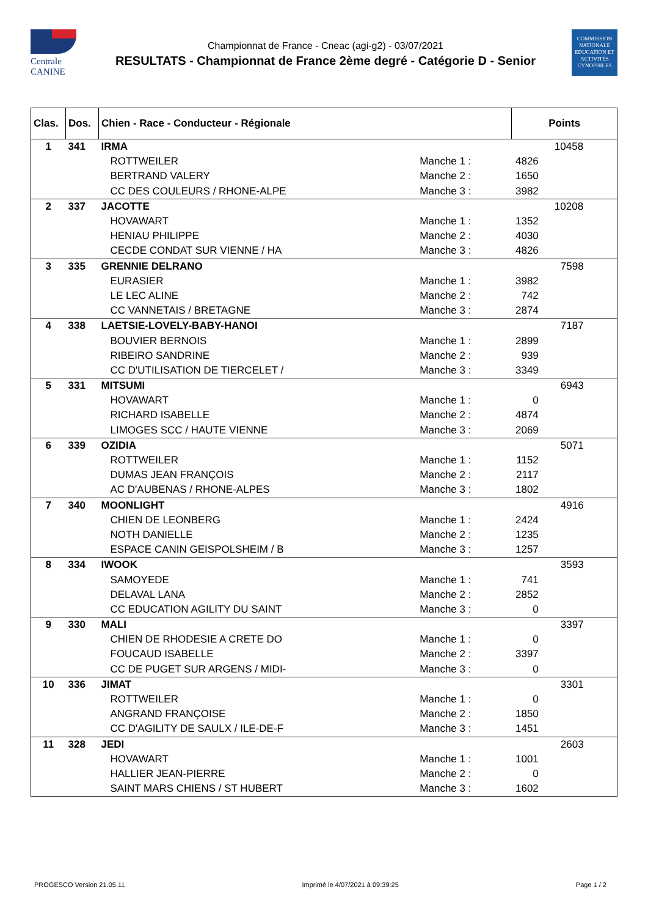Centrale
CANINE
Championnat de France - Cneac (agi-g2) - 03/07/2021
RESULTATS - Championnat de France 2ème degré - Catégorie D - Senior
COMMISSION NATIONALE EDUCATION ET ACTIVITÉS CYNOPHILES
| Clas. | Dos. | Chien - Race - Conducteur - Régionale | | Points | |
| --- | --- | --- | --- | --- | --- |
| 1 | 341 | IRMA | | 10458 | |
| | | ROTTWEILER | Manche 1 : | 4826 | |
| | | BERTRAND VALERY | Manche 2 : | 1650 | |
| | | CC DES COULEURS / RHONE-ALPE | Manche 3 : | 3982 | |
| 2 | 337 | JACOTTE | | 10208 | |
| | | HOVAWART | Manche 1 : | 1352 | |
| | | HENIAU PHILIPPE | Manche 2 : | 4030 | |
| | | CECDE CONDAT SUR VIENNE / HA | Manche 3 : | 4826 | |
| 3 | 335 | GRENNIE DELRANO | | 7598 | |
| | | EURASIER | Manche 1 : | 3982 | |
| | | LE LEC ALINE | Manche 2 : | 742 | |
| | | CC VANNETAIS / BRETAGNE | Manche 3 : | 2874 | |
| 4 | 338 | LAETSIE-LOVELY-BABY-HANOI | | 7187 | |
| | | BOUVIER BERNOIS | Manche 1 : | 2899 | |
| | | RIBEIRO SANDRINE | Manche 2 : | 939 | |
| | | CC D'UTILISATION DE TIERCELET / | Manche 3 : | 3349 | |
| 5 | 331 | MITSUMI | | 6943 | |
| | | HOVAWART | Manche 1 : | 0 | |
| | | RICHARD ISABELLE | Manche 2 : | 4874 | |
| | | LIMOGES SCC / HAUTE VIENNE | Manche 3 : | 2069 | |
| 6 | 339 | OZIDIA | | 5071 | |
| | | ROTTWEILER | Manche 1 : | 1152 | |
| | | DUMAS JEAN FRANÇOIS | Manche 2 : | 2117 | |
| | | AC D'AUBENAS / RHONE-ALPES | Manche 3 : | 1802 | |
| 7 | 340 | MOONLIGHT | | 4916 | |
| | | CHIEN DE LEONBERG | Manche 1 : | 2424 | |
| | | NOTH DANIELLE | Manche 2 : | 1235 | |
| | | ESPACE CANIN GEISPOLSHEIM / B | Manche 3 : | 1257 | |
| 8 | 334 | IWOOK | | 3593 | |
| | | SAMOYEDE | Manche 1 : | 741 | |
| | | DELAVAL LANA | Manche 2 : | 2852 | |
| | | CC EDUCATION AGILITY DU SAINT | Manche 3 : | 0 | |
| 9 | 330 | MALI | | 3397 | |
| | | CHIEN DE RHODESIE A CRETE DO | Manche 1 : | 0 | |
| | | FOUCAUD ISABELLE | Manche 2 : | 3397 | |
| | | CC DE PUGET SUR ARGENS / MIDI- | Manche 3 : | 0 | |
| 10 | 336 | JIMAT | | 3301 | |
| | | ROTTWEILER | Manche 1 : | 0 | |
| | | ANGRAND FRANÇOISE | Manche 2 : | 1850 | |
| | | CC D'AGILITY DE SAULX / ILE-DE-F | Manche 3 : | 1451 | |
| 11 | 328 | JEDI | | 2603 | |
| | | HOVAWART | Manche 1 : | 1001 | |
| | | HALLIER JEAN-PIERRE | Manche 2 : | 0 | |
| | | SAINT MARS CHIENS / ST HUBERT | Manche 3 : | 1602 | |
PROGESCO Version 21.05.11 Imprimé le 4/07/2021 à 09:39:25 Page 1 / 2